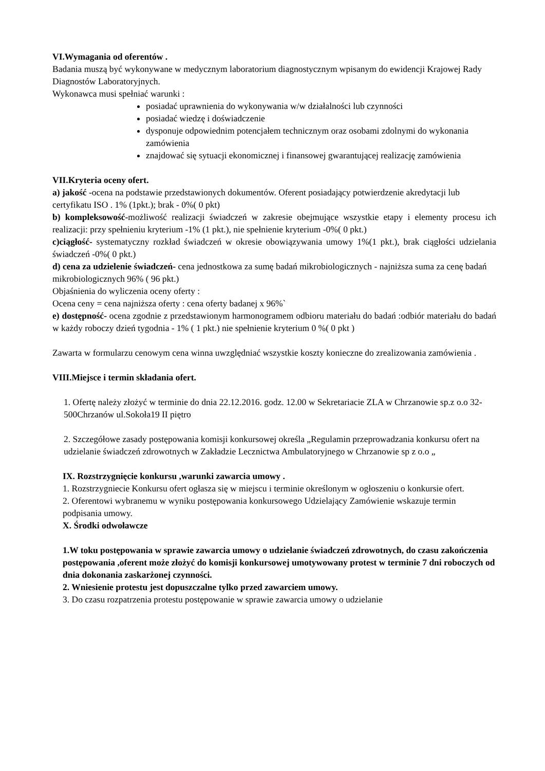VI.Wymagania od oferentów .
Badania muszą być wykonywane w medycznym laboratorium diagnostycznym wpisanym do ewidencji Krajowej Rady Diagnostów Laboratoryjnych.
Wykonawca musi spełniać warunki :
posiadać uprawnienia do wykonywania w/w działalności lub czynności
posiadać wiedzę i doświadczenie
dysponuje odpowiednim potencjałem technicznym oraz osobami zdolnymi do wykonania zamówienia
znajdować się sytuacji ekonomicznej i finansowej gwarantującej realizację zamówienia
VII.Kryteria oceny ofert.
a) jakość -ocena na podstawie przedstawionych dokumentów. Oferent posiadający potwierdzenie akredytacji lub certyfikatu ISO . 1% (1pkt.); brak - 0%( 0 pkt)
b) kompleksowość-możliwość realizacji świadczeń w zakresie obejmujące wszystkie etapy i elementy procesu ich realizacji: przy spełnieniu kryterium -1% (1 pkt.), nie spełnienie kryterium -0%( 0 pkt.)
c)ciągłość- systematyczny rozkład świadczeń w okresie obowiązywania umowy 1%(1 pkt.), brak ciągłości udzielania świadczeń -0%( 0 pkt.)
d) cena za udzielenie świadczeń- cena jednostkowa za sumę badań mikrobiologicznych - najniższa suma za cenę badań mikrobiologicznych 96% ( 96 pkt.)
Objaśnienia do wyliczenia oceny oferty :
Ocena ceny = cena najniższa oferty : cena oferty badanej x 96%`
e) dostępność- ocena zgodnie z przedstawionym harmonogramem odbioru materiału do badań :odbiór materiału do badań w każdy roboczy dzień tygodnia - 1% ( 1 pkt.) nie spełnienie kryterium 0 %( 0 pkt )
Zawarta w formularzu cenowym cena winna uwzględniać wszystkie koszty konieczne do zrealizowania zamówienia .
VIII.Miejsce i termin składania ofert.
1. Ofertę należy złożyć w terminie do dnia 22.12.2016. godz. 12.00 w Sekretariacie ZLA w Chrzanowie sp.z o.o 32-500Chrzanów ul.Sokoła19 II piętro
2. Szczegółowe zasady postępowania komisji konkursowej określa „Regulamin przeprowadzania konkursu ofert na udzielanie świadczeń zdrowotnych w Zakładzie Lecznictwa Ambulatoryjnego w Chrzanowie sp z o.o „
IX. Rozstrzygnięcie konkursu ,warunki zawarcia umowy .
1. Rozstrzygniecie Konkursu ofert ogłasza się w miejscu i terminie określonym w ogłoszeniu o konkursie ofert.
2. Oferentowi wybranemu w wyniku postępowania konkursowego Udzielający Zamówienie wskazuje termin podpisania umowy.
X. Środki odwoławcze
1.W toku postępowania w sprawie zawarcia umowy o udzielanie świadczeń zdrowotnych, do czasu zakończenia postępowania ,oferent może złożyć do komisji konkursowej umotywowany protest w terminie 7 dni roboczych od dnia dokonania zaskarżonej czynności.
2. Wniesienie protestu jest dopuszczalne tylko przed zawarciem umowy.
3. Do czasu rozpatrzenia protestu postępowanie w sprawie zawarcia umowy o udzielanie